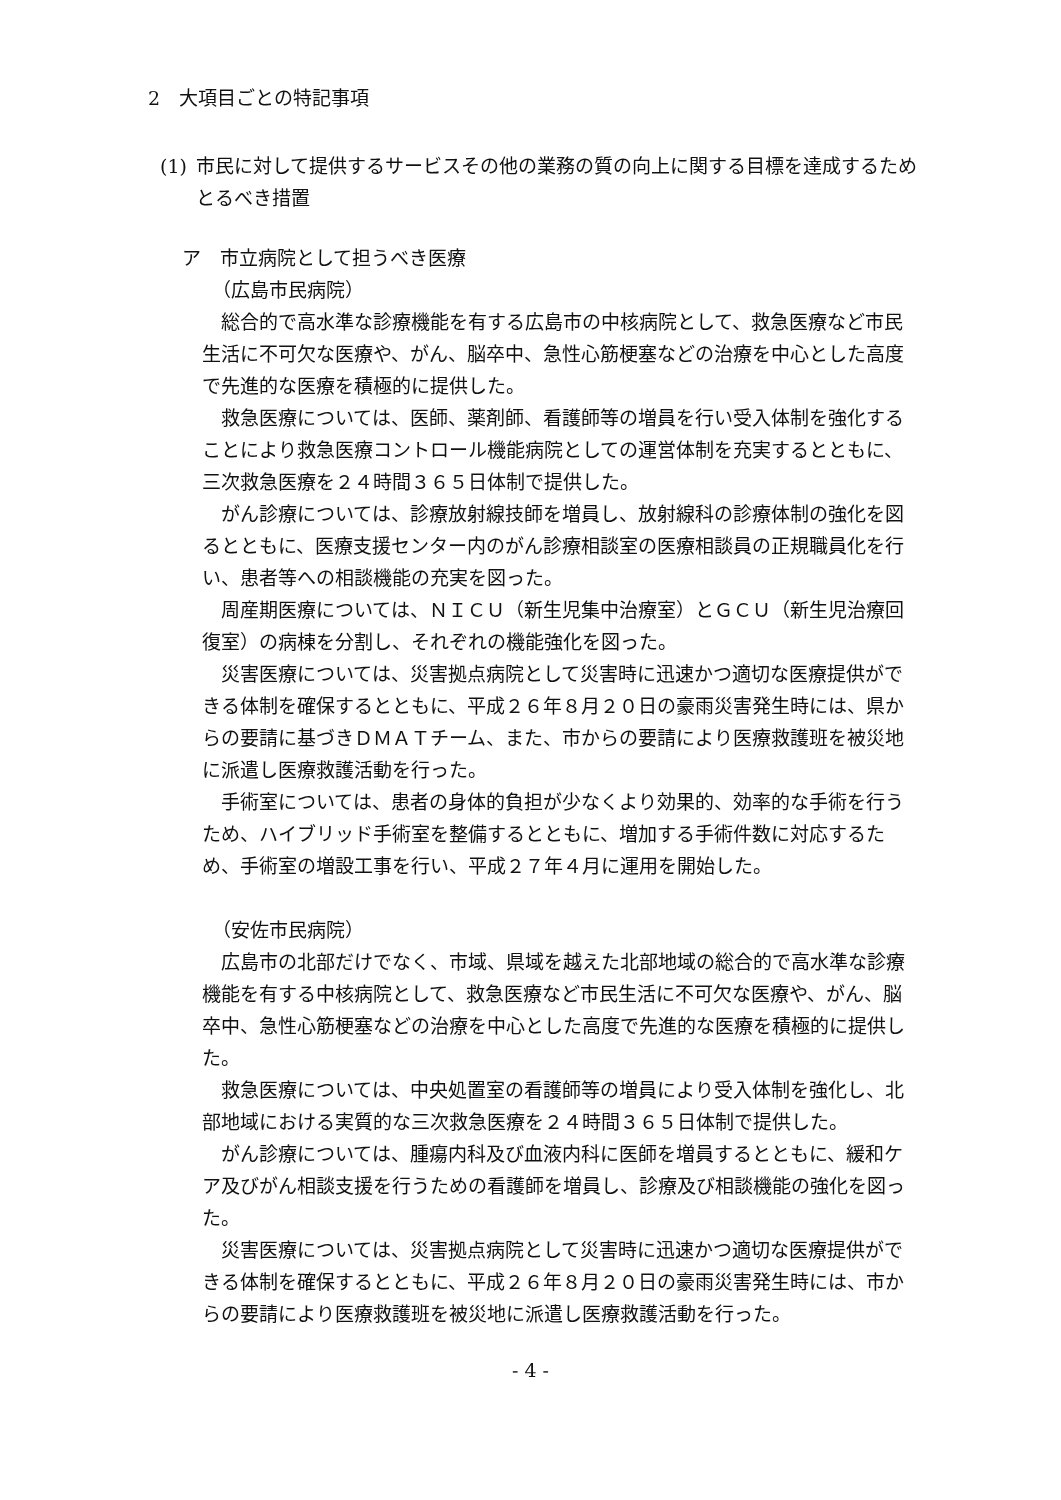2　大項目ごとの特記事項
(1) 市民に対して提供するサービスその他の業務の質の向上に関する目標を達成するためとるべき措置
ア　市立病院として担うべき医療
（広島市民病院）
総合的で高水準な診療機能を有する広島市の中核病院として、救急医療など市民生活に不可欠な医療や、がん、脳卒中、急性心筋梗塞などの治療を中心とした高度で先進的な医療を積極的に提供した。
救急医療については、医師、薬剤師、看護師等の増員を行い受入体制を強化することにより救急医療コントロール機能病院としての運営体制を充実するとともに、三次救急医療を２４時間３６５日体制で提供した。
がん診療については、診療放射線技師を増員し、放射線科の診療体制の強化を図るとともに、医療支援センター内のがん診療相談室の医療相談員の正規職員化を行い、患者等への相談機能の充実を図った。
周産期医療については、ＮＩＣＵ（新生児集中治療室）とＧＣＵ（新生児治療回復室）の病棟を分割し、それぞれの機能強化を図った。
災害医療については、災害拠点病院として災害時に迅速かつ適切な医療提供ができる体制を確保するとともに、平成２６年８月２０日の豪雨災害発生時には、県からの要請に基づきＤＭＡＴチーム、また、市からの要請により医療救護班を被災地に派遣し医療救護活動を行った。
手術室については、患者の身体的負担が少なくより効果的、効率的な手術を行うため、ハイブリッド手術室を整備するとともに、増加する手術件数に対応するため、手術室の増設工事を行い、平成２７年４月に運用を開始した。
（安佐市民病院）
広島市の北部だけでなく、市域、県域を越えた北部地域の総合的で高水準な診療機能を有する中核病院として、救急医療など市民生活に不可欠な医療や、がん、脳卒中、急性心筋梗塞などの治療を中心とした高度で先進的な医療を積極的に提供した。
救急医療については、中央処置室の看護師等の増員により受入体制を強化し、北部地域における実質的な三次救急医療を２４時間３６５日体制で提供した。
がん診療については、腫瘍内科及び血液内科に医師を増員するとともに、緩和ケア及びがん相談支援を行うための看護師を増員し、診療及び相談機能の強化を図った。
災害医療については、災害拠点病院として災害時に迅速かつ適切な医療提供ができる体制を確保するとともに、平成２６年８月２０日の豪雨災害発生時には、市からの要請により医療救護班を被災地に派遣し医療救護活動を行った。
- 4 -